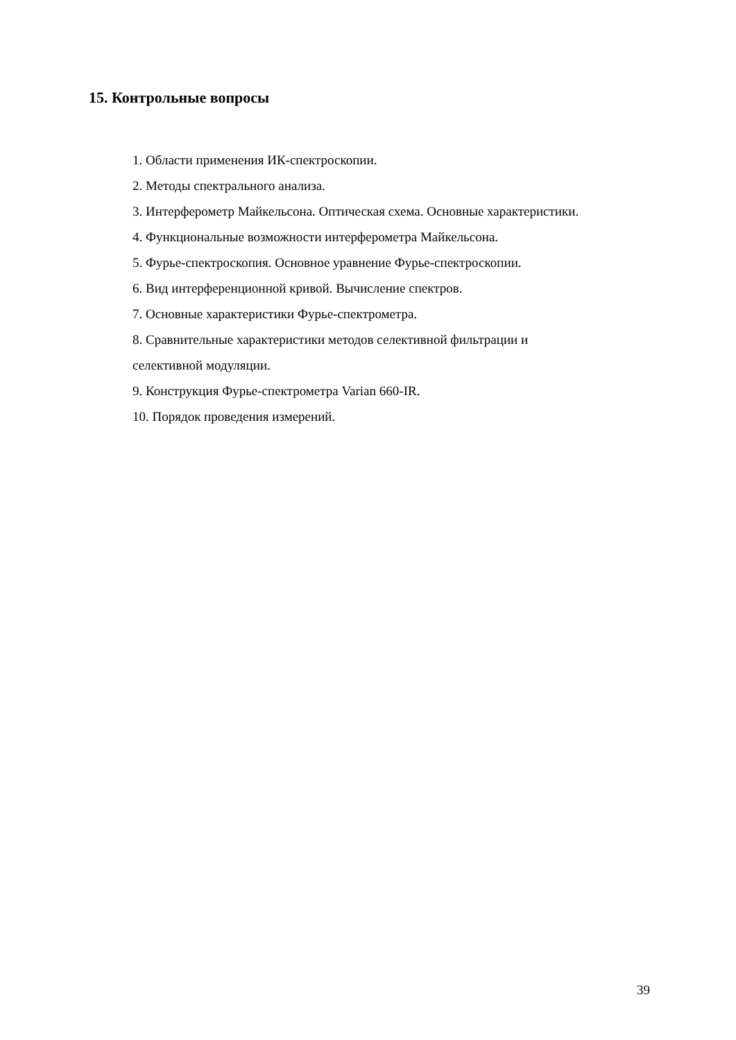15. Контрольные вопросы
1. Области применения ИК-спектроскопии.
2. Методы спектрального анализа.
3. Интерферометр Майкельсона. Оптическая схема. Основные характеристики.
4. Функциональные возможности интерферометра Майкельсона.
5. Фурье-спектроскопия. Основное уравнение Фурье-спектроскопии.
6. Вид интерференционной кривой. Вычисление спектров.
7. Основные характеристики Фурье-спектрометра.
8. Сравнительные характеристики методов селективной фильтрации и
селективной модуляции.
9. Конструкция Фурье-спектрометра Varian 660-IR.
10. Порядок проведения измерений.
39